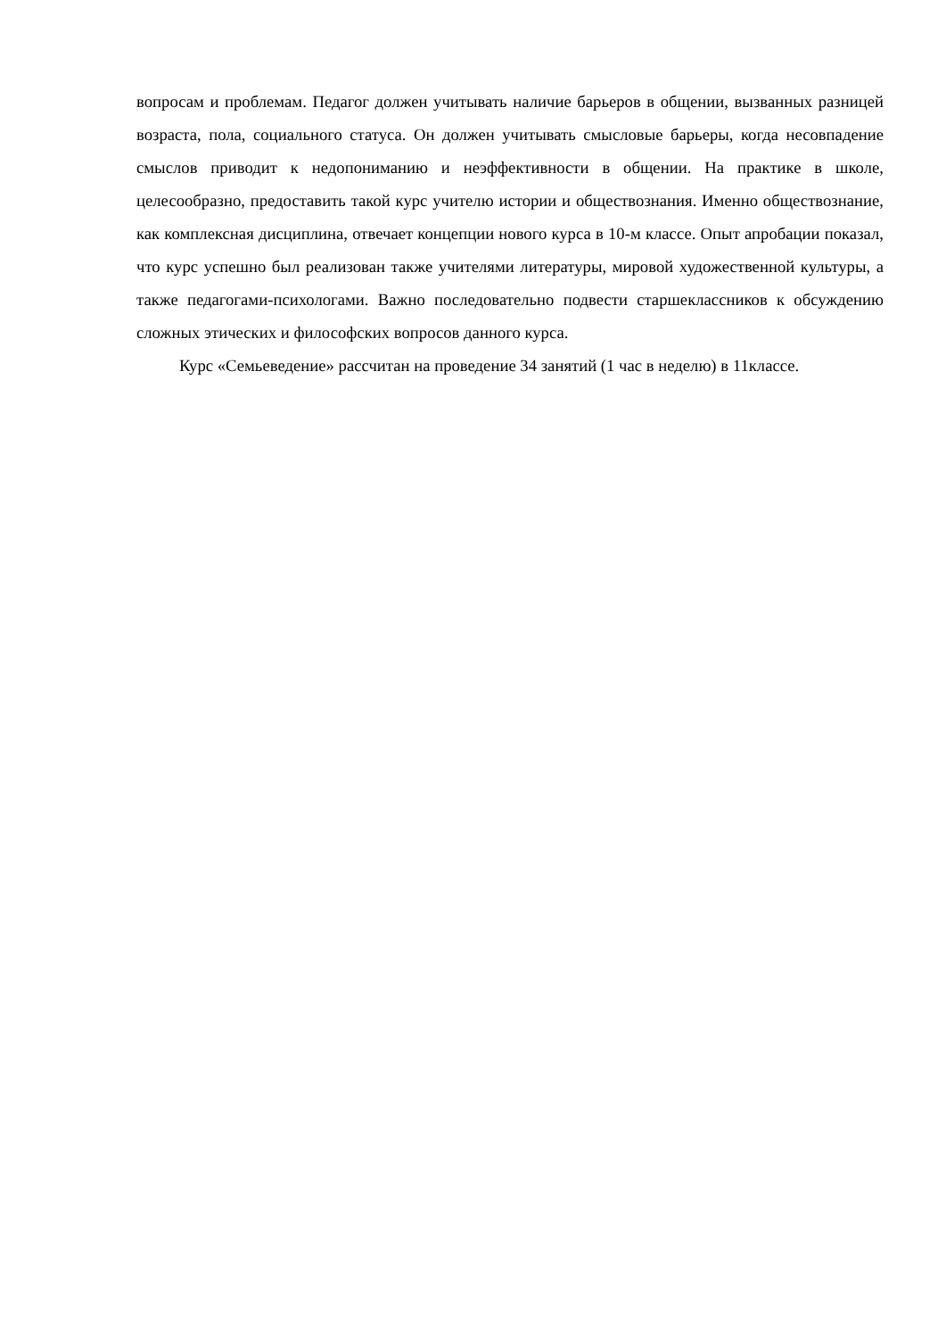вопросам и проблемам. Педагог должен учитывать наличие барьеров в общении, вызванных разницей возраста, пола, социального статуса. Он должен учитывать смысловые барьеры, когда несовпадение смыслов приводит к недопониманию и неэффективности в общении. На практике в школе, целесообразно, предоставить такой курс учителю истории и обществознания. Именно обществознание, как комплексная дисциплина, отвечает концепции нового курса в 10-м классе. Опыт апробации показал, что курс успешно был реализован также учителями литературы, мировой художественной культуры, а также педагогами-психологами. Важно последовательно подвести старшеклассников к обсуждению сложных этических и философских вопросов данного курса.
Курс «Семьеведение» рассчитан на проведение 34 занятий (1 час в неделю) в 11классе.